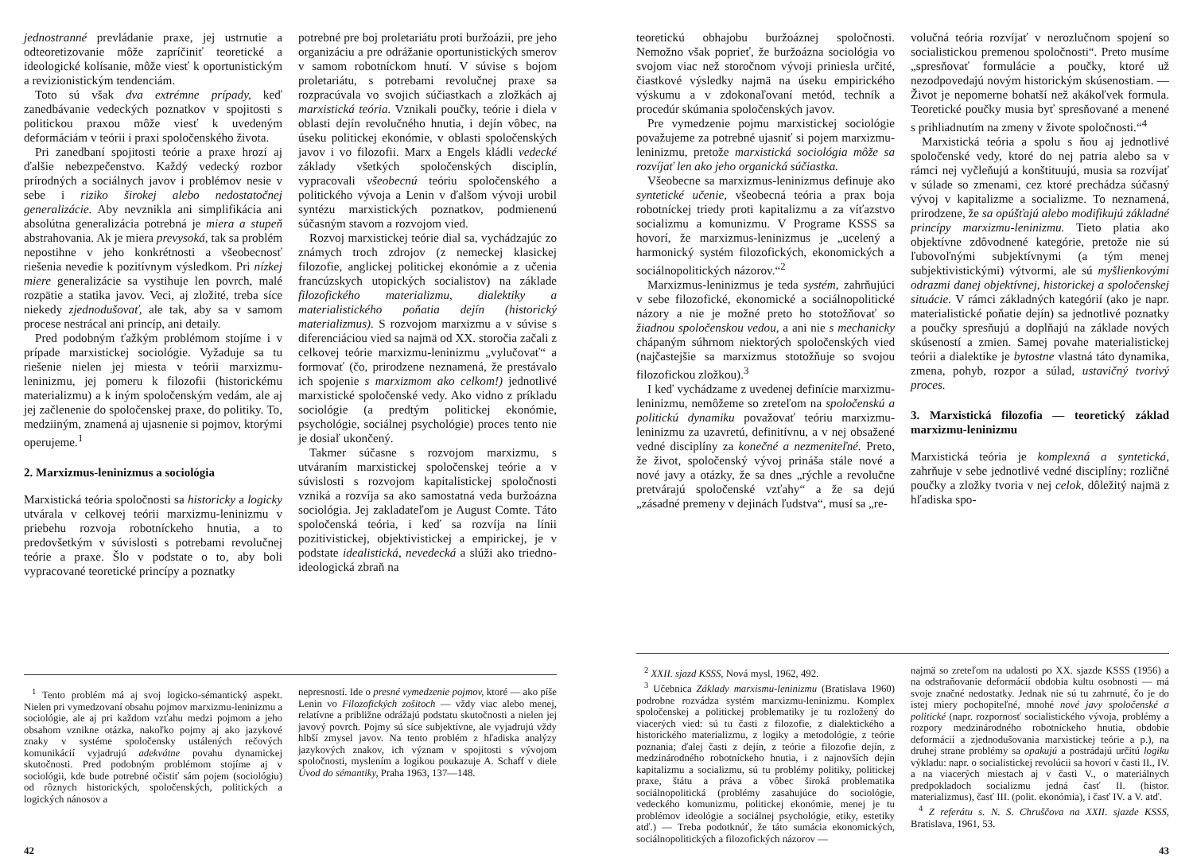jednostranné prevládanie praxe, jej ustrnutie a odteoretizovanie môže zapríčiniť teoretické a ideologické kolísanie, môže viesť k oportunistickým a revizionistickým tendenciám.
Toto sú však dva extrémne prípady, keď zanedbávanie vedeckých poznatkov v spojitosti s politickou praxou môže viesť k uvedeným deformáciám v teórii i praxi spoločenského života.
Pri zanedbaní spojitosti teórie a praxe hrozí aj ďalšie nebezpečenstvo. Každý vedecký rozbor prírodných a sociálnych javov i problémov nesie v sebe i riziko širokej alebo nedostatočnej generalizácie. Aby nevznikla ani simplifikácia ani absolútna generalizácia potrebná je miera a stupeň abstrahovania. Ak je miera prevysoká, tak sa problém nepostihne v jeho konkrétnosti a všeobecnosť riešenia nevedie k pozitívnym výsledkom. Pri nízkej miere generalizácie sa vystihuje len povrch, malé rozpätie a statika javov. Veci, aj zložité, treba síce niekedy zjednodušovať, ale tak, aby sa v samom procese nestrácal ani princíp, ani detaily.
Pred podobným ťažkým problémom stojíme i v prípade marxistickej sociológie. Vyžaduje sa tu riešenie nielen jej miesta v teórii marxizmu-leninizmu, jej pomeru k filozofii (historickému materializmu) a k iným spoločenským vedám, ale aj jej začlenenie do spoločenskej praxe, do politiky. To, medziiným, znamená aj ujasnenie si pojmov, ktorými operujeme.<sup>1</sup>
2. Marxizmus-leninizmus a sociológia
Marxistická teória spoločnosti sa historicky a logicky utvárala v celkovej teórii marxizmu-leninizmu v priebehu rozvoja robotníckeho hnutia, a to predovšetkým v súvislosti s potrebami revolučnej teórie a praxe. Šlo v podstate o to, aby boli vypracované teoretické princípy a poznatky
potrebné pre boj proletariátu proti buržoázii, pre jeho organizáciu a pre odrážanie oportunistických smerov v samom robotníckom hnutí. V súvise s bojom proletariátu, s potrebami revolučnej praxe sa rozpracúvala vo svojich súčiastkach a zložkách aj marxistická teória. Vznikali poučky, teórie i diela v oblasti dejín revolučného hnutia, i dejín vôbec, na úseku politickej ekonómie, v oblasti spoločenských javov i vo filozofii. Marx a Engels kládli vedecké základy všetkých spoločenských disciplín, vypracovali všeobecnú teóriu spoločenského a politického vývoja a Lenin v ďalšom vývoji urobil syntézu marxistických poznatkov, podmienenú súčasným stavom a rozvojom vied.
Rozvoj marxistickej teórie dial sa, vychádzajúc zo známych troch zdrojov (z nemeckej klasickej filozofie, anglickej politickej ekonómie a z učenia francúzskych utopických socialistov) na základe filozofického materializmu, dialektiky a materialistického poňatia dejín (historický materializmus). S rozvojom marxizmu a v súvise s diferenciáciou vied sa najmä od XX. storočia začali z celkovej teórie marxizmu-leninizmu „vylučovať“ a formovať (čo, prirodzene neznamená, že prestávalo ich spojenie s marxizmom ako celkom!) jednotlivé marxistické spoločenské vedy. Ako vidno z príkladu sociológie (a predtým politickej ekonómie, psychológie, sociálnej psychológie) proces tento nie je dosiaľ ukončený.
Takmer súčasne s rozvojom marxizmu, s utváraním marxistickej spoločenskej teórie a v súvislosti s rozvojom kapitalistickej spoločnosti vzniká a rozvíja sa ako samostatná veda buržoázna sociológia. Jej zakladateľom je August Comte. Táto spoločenská teória, i keď sa rozvíja na línii pozitivistickej, objektivistickej a empirickej, je v podstate idealistická, nevedecká a slúži ako triedno-ideologická zbraň na
<sup>1</sup> Tento problém má aj svoj logicko-sémantický aspekt. Nielen pri vymedzovaní obsahu pojmov marxizmu-leninizmu a sociológie, ale aj pri každom vzťahu medzi pojmom a jeho obsahom vznikne otázka, nakoľko pojmy aj ako jazykové znaky v systéme spoločensky ustálených rečových komunikácií vyjadrujú adekvátne povahu dynamickej skutočnosti. Pred podobným problémom stojíme aj v sociológii, kde bude potrebné očistiť sám pojem (sociológiu) od rôznych historických, spoločenských, politických a logických nánosov a
nepresností. Ide o presné vymedzenie pojmov, ktoré — ako píše Lenin vo Filozofických zošitoch — vždy viac alebo menej, relatívne a približne odrážajú podstatu skutočnosti a nielen jej javový povrch. Pojmy sú síce subjektívne, ale vyjadrujú vždy hlbší zmysel javov. Na tento problém z hľadiska analýzy jazykových znakov, ich význam v spojitosti s vývojom spoločnosti, myslením a logikou poukazuje A. Schaff v diele Úvod do sémantiky, Praha 1963, 137—148.
42
teoretickú obhajobu buržoáznej spoločnosti. Nemožno však poprieť, že buržoázna sociológia vo svojom viac než storočnom vývoji priniesla určité, čiastkové výsledky najmä na úseku empirického výskumu a v zdokonaľovaní metód, techník a procedúr skúmania spoločenských javov.
Pre vymedzenie pojmu marxistickej sociológie považujeme za potrebné ujasniť si pojem marxizmu-leninizmu, pretože marxistická sociológia môže sa rozvíjať len ako jeho organická súčiastka.
Všeobecne sa marxizmus-leninizmus definuje ako syntetické učenie, všeobecná teória a prax boja robotníckej triedy proti kapitalizmu a za víťazstvo socializmu a komunizmu. V Programe KSSS sa hovorí, že marxizmus-leninizmus je „ucelený a harmonický systém filozofických, ekonomických a sociálnopolitických názorov.“<sup>2</sup>
Marxizmus-leninizmus je teda systém, zahrňujúci v sebe filozofické, ekonomické a sociálnopolitické názory a nie je možné preto ho stotožňovať so žiadnou spoločenskou vedou, a ani nie s mechanicky chápaným súhrnom niektorých spoločenských vied (najčastejšie sa marxizmus stotožňuje so svojou filozofickou zložkou).<sup>3</sup>
I keď vychádzame z uvedenej definície marxizmu-leninizmu, nemôžeme so zreteľom na spoločenskú a politickú dynamiku považovať teóriu marxizmu-leninizmu za uzavretú, definitívnu, a v nej obsažené vedné disciplíny za konečné a nezmeniteľné. Preto, že život, spoločenský vývoj prináša stále nové a nové javy a otázky, že sa dnes „rýchle a revolučne pretvárajú spoločenské vzťahy“ a že sa dejú „zásadné premeny v dejinách ľudstva“, musí sa „re-
volučná teória rozvíjať v nerozlučnom spojení so socialistickou premenou spoločnosti“. Preto musíme „spresňovať formulácie a poučky, ktoré už nezodpovedajú novým historickým skúsenostiam. — Život je nepomerne bohatší než akákoľvek formula. Teoretické poučky musia byť spresňované a menené s prihliadnutím na zmeny v živote spoločnosti.“<sup>4</sup>
Marxistická teória a spolu s ňou aj jednotlivé spoločenské vedy, ktoré do nej patria alebo sa v rámci nej vyčleňujú a konštituujú, musia sa rozvíjať v súlade so zmenami, cez ktoré prechádza súčasný vývoj v kapitalizme a socializme. To neznamená, prirodzene, že sa opúšťajú alebo modifikujú základné princípy marxizmu-leninizmu. Tieto platia ako objektívne zdôvodnené kategórie, pretože nie sú ľubovoľnými subjektívnymi (a tým menej subjektivistickými) výtvormi, ale sú myšlienkovými odrazmi danej objektívnej, historickej a spoločenskej situácie. V rámci základných kategórií (ako je napr. materialistické poňatie dejín) sa jednotlivé poznatky a poučky spresňujú a doplňajú na základe nových skúseností a zmien. Samej povahe materialistickej teórii a dialektike je bytostne vlastná táto dynamika, zmena, pohyb, rozpor a súlad, ustavičný tvorivý proces.
3. Marxistická filozofia — teoretický základ marxizmu-leninizmu
Marxistická teória je komplexná a syntetická, zahrňuje v sebe jednotlivé vedné disciplíny; rozličné poučky a zložky tvoria v nej celok, dôležitý najmä z hľadiska spo-
<sup>2</sup> XXII. sjazd KSSS, Nová mysl, 1962, 492.
<sup>3</sup> Učebnica Základy marxismu-leninizmu (Bratislava 1960) podrobne rozvádza systém marxizmu-leninizmu. Komplex spoločenskej a politickej problematiky je tu rozložený do viacerých vied: sú tu časti z filozofie, z dialektického a historického materializmu, z logiky a metodológie, z teórie poznania; ďalej časti z dejín, z teórie a filozofie dejín, z medzinárodného robotníckeho hnutia, i z najnovších dejín kapitalizmu a socializmu, sú tu problémy politiky, politickej praxe, štátu a práva a vôbec široká problematika sociálnopolitická (problémy zasahujúce do sociológie, vedeckého komunizmu, politickej ekonómie, menej je tu problémov ideológie a sociálnej psychológie, etiky, estetiky atď.) — Treba podotknúť, že táto sumácia ekonomických, sociálnopolitických a filozofických názorov —
najmä so zreteľom na udalosti po XX. sjazde KSSS (1956) a na odstraňovanie deformácií obdobia kultu osobnosti — má svoje značné nedostatky. Jednak nie sú tu zahrnuté, čo je do istej miery pochopiteľné, mnohé nové javy spoločenské a politické (napr. rozpornosť socialistického vývoja, problémy a rozpory medzinárodného robotníckeho hnutia, obdobie deformácií a zjednodušovania marxistickej teórie a p.), na druhej strane problémy sa opakujú a postrádajú určitú logiku výkladu: napr. o socialistickej revolúcii sa hovorí v časti II., IV. a na viacerých miestach aj v časti V., o materiálnych predpokladoch socializmu jedná časť II. (histor. materializmus), časť III. (polit. ekonómia), i časť IV. a V. atď.
<sup>4</sup> Z referátu s. N. S. Chruščova na XXII. sjazde KSSS, Bratislava, 1961, 53.
43